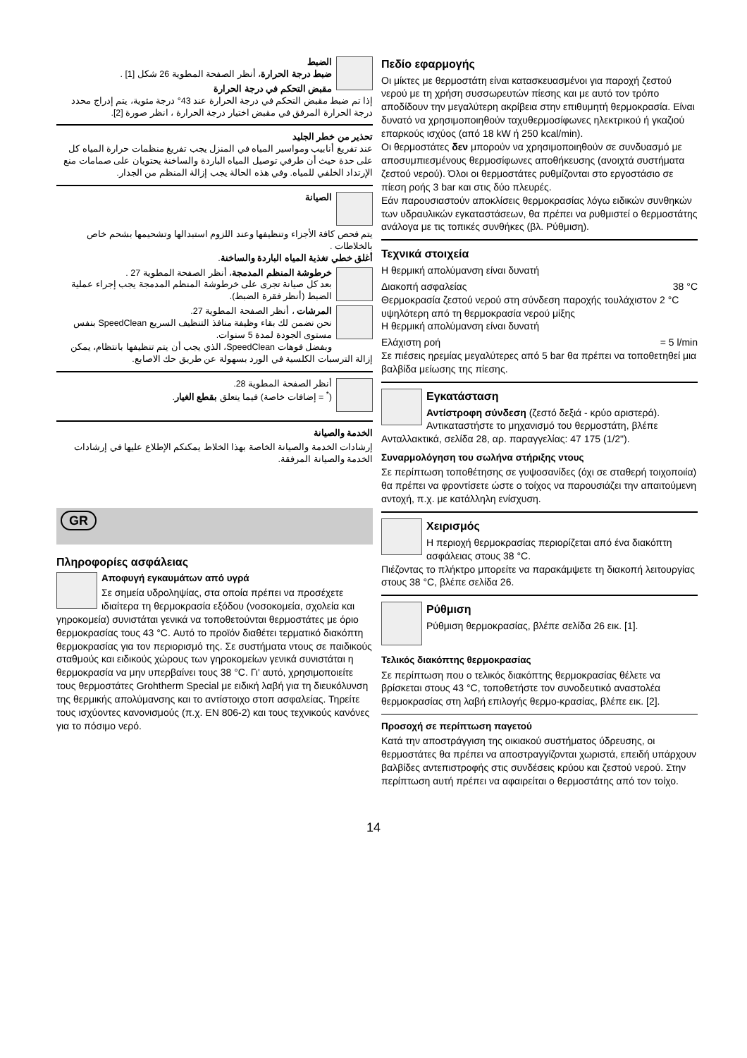الضبط
ضبط درجة الحرارة، أنظر الصفحة المطوية 26 شكل [1] .
مقبض التحكم في درجة الحرارة
إذا تم ضبط مقبض التحكم في درجة الحرارة عند 43° درجة مئوية، يتم إدراج محدد درجة الحرارة المرفق في مقبض اختيار درجة الحرارة ، انظر صورة [2].
تحذير من خطر الجليد
عند تفريغ أنابيب ومواسير المياه في المنزل يجب تفريغ منظمات حرارة المياه كل على حدة حيث أن طرفي توصيل المياه الباردة والساخنة يحتويان على صمامات منع الإرتداد الخلفي للمياه. وفي هذه الحالة يجب إزالة المنظم من الجدار.
الصيانة
يتم فحص كافة الأجزاء وتنظيفها وعند اللزوم استبدالها وتشحيمها بشحم خاص بالخلاطات .
أغلق خطي تغذية المياه الباردة والساخنة.
خرطوشة المنظم المدمجة، أنظر الصفحة المطوية 27 .
بعد كل صيانة تجرى على خرطوشة المنظم المدمجة يجب إجراء عملية الضبط (أنظر فقرة الضبط).
المرشات ، أنظر الصفحة المطوية 27.
نحن نضمن لك بقاء وظيفة منافذ التنظيف السريع SpeedClean بنفس مستوى الجودة لمدة 5 سنوات.
وبفضل فوهات SpeedClean، الذي يجب أن يتم تنظيفها بانتظام، يمكن إزالة الترسبات الكلسية في الورد بسهولة عن طريق حك الاصابع.
أنظر الصفحة المطوية 28.
(<sup>*</sup> = إضافات خاصة) فيما يتعلق بقطع الغيار.
الخدمة والصيانة
إرشادات الخدمة والصيانة الخاصة بهذا الخلاط يمكنكم الإطلاع عليها في إرشادات الخدمة والصيانة المرفقة.
GR
Πληροφορίες ασφάλειας
Αποφυγή εγκαυμάτων από υγρά
Σε σημεία υδροληψίας, στα οποία πρέπει να προσέχετε ιδιαίτερα τη θερμοκρασία εξόδου (νοσοκομεία, σχολεία και γηροκομεία) συνιστάται γενικά να τοποθετούνται θερμοστάτες με όριο θερμοκρασίας τους 43 °C. Αυτό το προϊόν διαθέτει τερματικό διακόπτη θερμοκρασίας για τον περιορισμό της. Σε συστήματα ντους σε παιδικούς σταθμούς και ειδικούς χώρους των γηροκομείων γενικά συνιστάται η θερμοκρασία να μην υπερβαίνει τους 38 °C. Γι' αυτό, χρησιμοποιείτε τους θερμοστάτες Grohtherm Special με ειδική λαβή για τη διευκόλυνση της θερμικής απολύμανσης και το αντίστοιχο στοπ ασφαλείας. Τηρείτε τους ισχύοντες κανονισμούς (π.χ. EN 806-2) και τους τεχνικούς κανόνες για το πόσιμο νερό.
Πεδίο εφαρμογής
Οι μίκτες με θερμοστάτη είναι κατασκευασμένοι για παροχή ζεστού νερού με τη χρήση συσσωρευτών πίεσης και με αυτό τον τρόπο αποδίδουν την μεγαλύτερη ακρίβεια στην επιθυμητή θερμοκρασία. Είναι δυνατό να χρησιμοποιηθούν ταχυθερμοσίφωνες ηλεκτρικού ή γκαζιού επαρκούς ισχύος (από 18 kW ή 250 kcal/min).
Οι θερμοστάτες δεν μπορούν να χρησιμοποιηθούν σε συνδυασμό με αποσυμπιεσμένους θερμοσίφωνες αποθήκευσης (ανοιχτά συστήματα ζεστού νερού). Όλοι οι θερμοστάτες ρυθμίζονται στο εργοστάσιο σε πίεση ροής 3 bar και στις δύο πλευρές.
Εάν παρουσιαστούν αποκλίσεις θερμοκρασίας λόγω ειδικών συνθηκών των υδραυλικών εγκαταστάσεων, θα πρέπει να ρυθμιστεί ο θερμοστάτης ανάλογα με τις τοπικές συνθήκες (βλ. Ρύθμιση).
Τεχνικά στοιχεία
Η θερμική απολύμανση είναι δυνατή
Διακοπή ασφαλείας 38 °C
Θερμοκρασία ζεστού νερού στη σύνδεση παροχής τουλάχιστον 2 °C υψηλότερη από τη θερμοκρασία νερού μίξης
Η θερμική απολύμανση είναι δυνατή
Ελάχιστη ροή = 5 l/min
Σε πιέσεις ηρεμίας μεγαλύτερες από 5 bar θα πρέπει να τοποθετηθεί μια βαλβίδα μείωσης της πίεσης.
Εγκατάσταση
Αντίστροφη σύνδεση (ζεστό δεξιά - κρύο αριστερά). Αντικαταστήστε το μηχανισμό του θερμοστάτη, βλέπε Ανταλλακτικά, σελίδα 28, αρ. παραγγελίας: 47 175 (1/2").
Συναρμολόγηση του σωλήνα στήριξης ντους
Σε περίπτωση τοποθέτησης σε γυψοσανίδες (όχι σε σταθερή τοιχοποιία) θα πρέπει να φροντίσετε ώστε ο τοίχος να παρουσιάζει την απαιτούμενη αντοχή, π.χ. με κατάλληλη ενίσχυση.
Χειρισμός
Η περιοχή θερμοκρασίας περιορίζεται από ένα διακόπτη ασφάλειας στους 38 °C.
Πιέζοντας το πλήκτρο μπορείτε να παρακάμψετε τη διακοπή λειτουργίας στους 38 °C, βλέπε σελίδα 26.
Ρύθμιση
Ρύθμιση θερμοκρασίας, βλέπε σελίδα 26 εικ. [1].
Τελικός διακόπτης θερμοκρασίας
Σε περίπτωση που ο τελικός διακόπτης θερμοκρασίας θέλετε να βρίσκεται στους 43 °C, τοποθετήστε τον συνοδευτικό αναστολέα θερμοκρασίας στη λαβή επιλογής θερμο-κρασίας, βλέπε εικ. [2].
Προσοχή σε περίπτωση παγετού
Κατά την αποστράγγιση της οικιακού συστήματος ύδρευσης, οι θερμοστάτες θα πρέπει να αποστραγγίζονται χωριστά, επειδή υπάρχουν βαλβίδες αντεπιστροφής στις συνδέσεις κρύου και ζεστού νερού. Στην περίπτωση αυτή πρέπει να αφαιρείται ο θερμοστάτης από τον τοίχο.
14